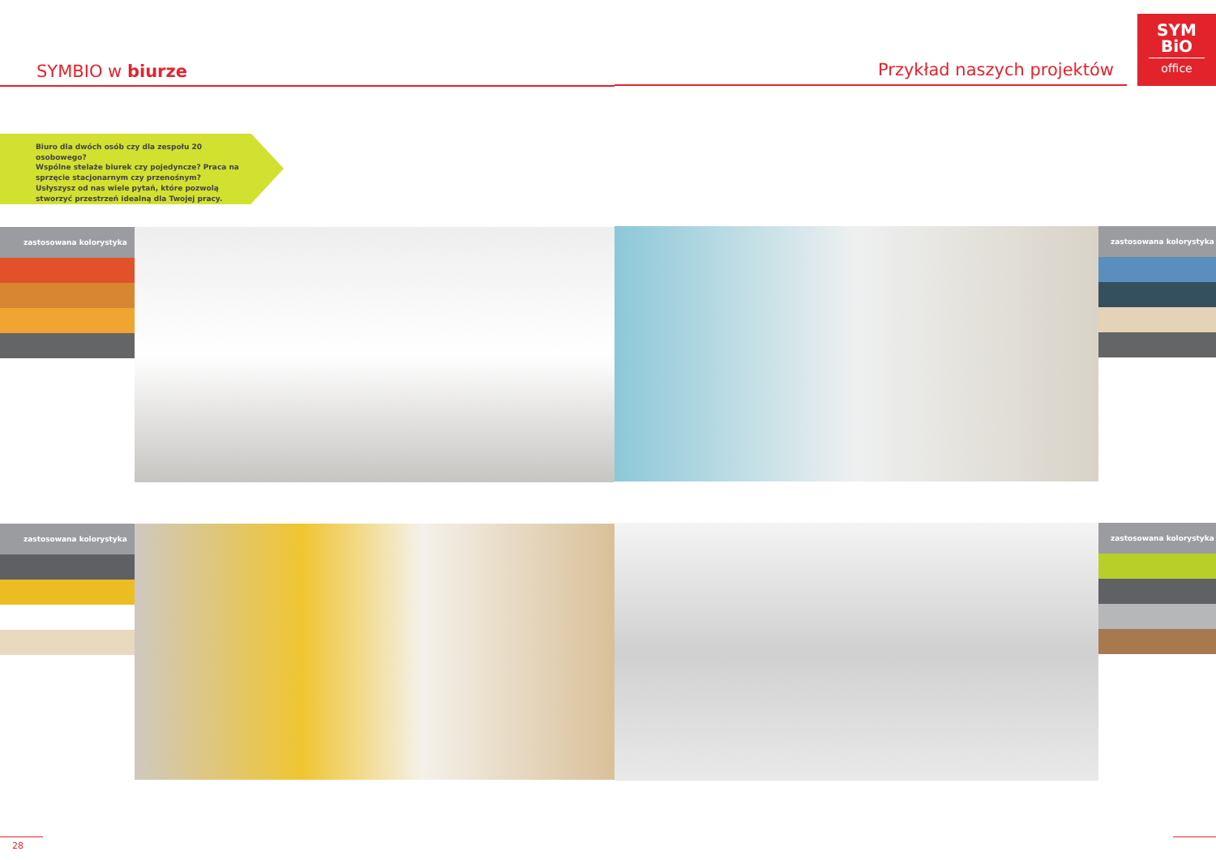SYMBIO w biurze Przykład naszych projektów
SYM
BiO
office
Biuro dla dwóch osób czy dla zespołu 20 osobowego?
Wspólne stelaże biurek czy pojedyncze? Praca na sprzęcie stacjonarnym czy przenośnym?
Usłyszysz od nas wiele pytań, które pozwolą stworzyć przestrzeń idealną dla Twojej pracy.
zastosowana kolorystyka
zastosowana kolorystyka
zastosowana kolorystyka
zastosowana kolorystyka
28